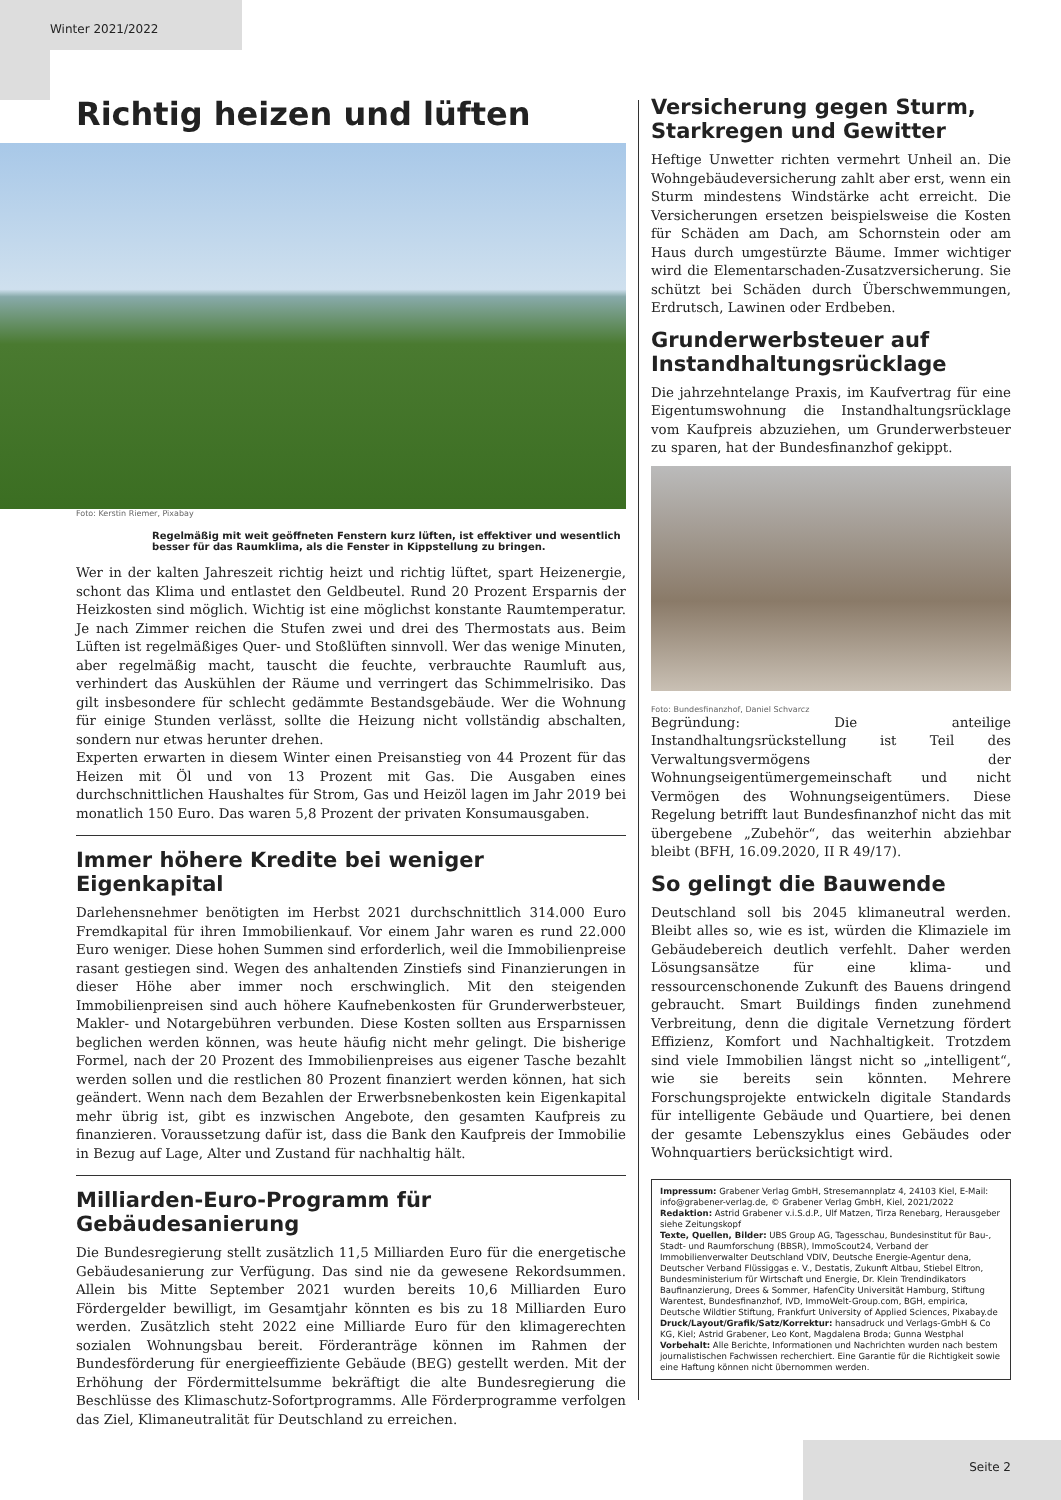Winter 2021/2022
Richtig heizen und lüften
Foto: Kerstin Riemer, Pixabay
Regelmäßig mit weit geöffneten Fenstern kurz lüften, ist effektiver und wesentlich besser für das Raumklima, als die Fenster in Kippstellung zu bringen.
Wer in der kalten Jahreszeit richtig heizt und richtig lüftet, spart Heizenergie, schont das Klima und entlastet den Geldbeutel. Rund 20 Prozent Ersparnis der Heizkosten sind möglich. Wichtig ist eine möglichst konstante Raumtemperatur. Je nach Zimmer reichen die Stufen zwei und drei des Thermostats aus. Beim Lüften ist regelmäßiges Quer- und Stoßlüften sinnvoll. Wer das wenige Minuten, aber regelmäßig macht, tauscht die feuchte, verbrauchte Raumluft aus, verhindert das Auskühlen der Räume und verringert das Schimmelrisiko. Das gilt insbesondere für schlecht gedämmte Bestandsgebäude. Wer die Wohnung für einige Stunden verlässt, sollte die Heizung nicht vollständig abschalten, sondern nur etwas herunter drehen.
Experten erwarten in diesem Winter einen Preisanstieg von 44 Prozent für das Heizen mit Öl und von 13 Prozent mit Gas. Die Ausgaben eines durchschnittlichen Haushaltes für Strom, Gas und Heizöl lagen im Jahr 2019 bei monatlich 150 Euro. Das waren 5,8 Prozent der privaten Konsumausgaben.
Immer höhere Kredite bei weniger Eigenkapital
Darlehensnehmer benötigten im Herbst 2021 durchschnittlich 314.000 Euro Fremdkapital für ihren Immobilienkauf. Vor einem Jahr waren es rund 22.000 Euro weniger. Diese hohen Summen sind erforderlich, weil die Immobilienpreise rasant gestiegen sind. Wegen des anhaltenden Zinstiefs sind Finanzierungen in dieser Höhe aber immer noch erschwinglich. Mit den steigenden Immobilienpreisen sind auch höhere Kaufnebenkosten für Grunderwerbsteuer, Makler- und Notargebühren verbunden. Diese Kosten sollten aus Ersparnissen beglichen werden können, was heute häufig nicht mehr gelingt. Die bisherige Formel, nach der 20 Prozent des Immobilienpreises aus eigener Tasche bezahlt werden sollen und die restlichen 80 Prozent finanziert werden können, hat sich geändert. Wenn nach dem Bezahlen der Erwerbsnebenkosten kein Eigenkapital mehr übrig ist, gibt es inzwischen Angebote, den gesamten Kaufpreis zu finanzieren. Voraussetzung dafür ist, dass die Bank den Kaufpreis der Immobilie in Bezug auf Lage, Alter und Zustand für nachhaltig hält.
Milliarden-Euro-Programm für Gebäudesanierung
Die Bundesregierung stellt zusätzlich 11,5 Milliarden Euro für die energetische Gebäudesanierung zur Verfügung. Das sind nie da gewesene Rekordsummen. Allein bis Mitte September 2021 wurden bereits 10,6 Milliarden Euro Fördergelder bewilligt, im Gesamtjahr könnten es bis zu 18 Milliarden Euro werden. Zusätzlich steht 2022 eine Milliarde Euro für den klimagerechten sozialen Wohnungsbau bereit. Förderanträge können im Rahmen der Bundesförderung für energieeffiziente Gebäude (BEG) gestellt werden. Mit der Erhöhung der Fördermittelsumme bekräftigt die alte Bundesregierung die Beschlüsse des Klimaschutz-Sofortprogramms. Alle Förderprogramme verfolgen das Ziel, Klimaneutralität für Deutschland zu erreichen.
Versicherung gegen Sturm, Starkregen und Gewitter
Heftige Unwetter richten vermehrt Unheil an. Die Wohngebäudeversicherung zahlt aber erst, wenn ein Sturm mindestens Windstärke acht erreicht. Die Versicherungen ersetzen beispielsweise die Kosten für Schäden am Dach, am Schornstein oder am Haus durch umgestürzte Bäume. Immer wichtiger wird die Elementarschaden-Zusatzversicherung. Sie schützt bei Schäden durch Überschwemmungen, Erdrutsch, Lawinen oder Erdbeben.
Grunderwerbsteuer auf Instandhaltungsrücklage
Die jahrzehntelange Praxis, im Kaufvertrag für eine Eigentumswohnung die Instandhaltungsrücklage vom Kaufpreis abzuziehen, um Grunderwerbsteuer zu sparen, hat der Bundesfinanzhof gekippt.
Foto: Bundesfinanzhof, Daniel Schvarcz
Begründung: Die anteilige Instandhaltungsrückstellung ist Teil des Verwaltungsvermögens der Wohnungseigentümergemeinschaft und nicht Vermögen des Wohnungseigentümers. Diese Regelung betrifft laut Bundesfinanzhof nicht das mit übergebene „Zubehör“, das weiterhin abziehbar bleibt (BFH, 16.09.2020, II R 49/17).
So gelingt die Bauwende
Deutschland soll bis 2045 klimaneutral werden. Bleibt alles so, wie es ist, würden die Klimaziele im Gebäudebereich deutlich verfehlt. Daher werden Lösungsansätze für eine klima- und ressourcenschonende Zukunft des Bauens dringend gebraucht. Smart Buildings finden zunehmend Verbreitung, denn die digitale Vernetzung fördert Effizienz, Komfort und Nachhaltigkeit. Trotzdem sind viele Immobilien längst nicht so „intelligent“, wie sie bereits sein könnten. Mehrere Forschungsprojekte entwickeln digitale Standards für intelligente Gebäude und Quartiere, bei denen der gesamte Lebenszyklus eines Gebäudes oder Wohnquartiers berücksichtigt wird.
Impressum: Grabener Verlag GmbH, Stresemannplatz 4, 24103 Kiel, E-Mail: info@grabener-verlag.de, © Grabener Verlag GmbH, Kiel, 2021/2022
Redaktion: Astrid Grabener v.i.S.d.P., Ulf Matzen, Tirza Renebarg, Herausgeber siehe Zeitungskopf
Texte, Quellen, Bilder: UBS Group AG, Tagesschau, Bundesinstitut für Bau-, Stadt- und Raumforschung (BBSR), ImmoScout24, Verband der Immobilienverwalter Deutschland VDIV, Deutsche Energie-Agentur dena, Deutscher Verband Flüssiggas e. V., Destatis, Zukunft Altbau, Stiebel Eltron, Bundesministerium für Wirtschaft und Energie, Dr. Klein Trendindikators Baufinanzierung, Drees & Sommer, HafenCity Universität Hamburg, Stiftung Warentest, Bundesfinanzhof, IVD, ImmoWelt-Group.com, BGH, empirica, Deutsche Wildtier Stiftung, Frankfurt University of Applied Sciences, Pixabay.de
Druck/Layout/Grafik/Satz/Korrektur: hansadruck und Verlags-GmbH & Co KG, Kiel; Astrid Grabener, Leo Kont, Magdalena Broda; Gunna Westphal
Vorbehalt: Alle Berichte, Informationen und Nachrichten wurden nach bestem journalistischen Fachwissen recherchiert. Eine Garantie für die Richtigkeit sowie eine Haftung können nicht übernommen werden.
Seite 2